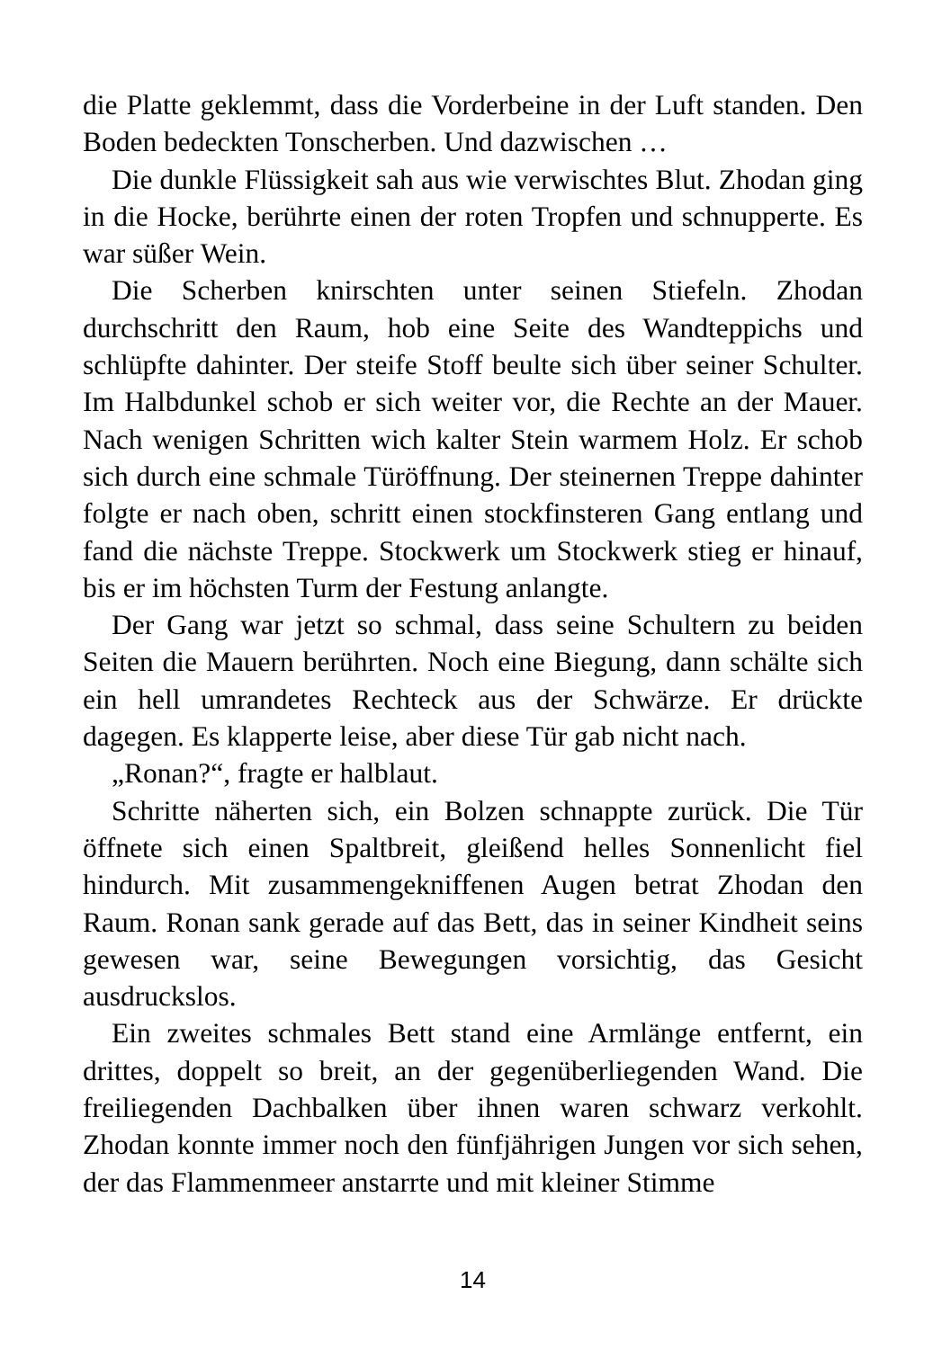die Platte geklemmt, dass die Vorderbeine in der Luft standen. Den Boden bedeckten Tonscherben. Und dazwischen …
Die dunkle Flüssigkeit sah aus wie verwischtes Blut. Zhodan ging in die Hocke, berührte einen der roten Tropfen und schnupperte. Es war süßer Wein.
Die Scherben knirschten unter seinen Stiefeln. Zhodan durchschritt den Raum, hob eine Seite des Wandteppichs und schlüpfte dahinter. Der steife Stoff beulte sich über seiner Schulter. Im Halbdunkel schob er sich weiter vor, die Rechte an der Mauer. Nach wenigen Schritten wich kalter Stein warmem Holz. Er schob sich durch eine schmale Türöffnung. Der steinernen Treppe dahinter folgte er nach oben, schritt einen stockfinsteren Gang entlang und fand die nächste Treppe. Stockwerk um Stockwerk stieg er hinauf, bis er im höchsten Turm der Festung anlangte.
Der Gang war jetzt so schmal, dass seine Schultern zu beiden Seiten die Mauern berührten. Noch eine Biegung, dann schälte sich ein hell umrandetes Rechteck aus der Schwärze. Er drückte dagegen. Es klapperte leise, aber diese Tür gab nicht nach.
„Ronan?“, fragte er halblaut.
Schritte näherten sich, ein Bolzen schnappte zurück. Die Tür öffnete sich einen Spaltbreit, gleißend helles Sonnenlicht fiel hindurch. Mit zusammengekniffenen Augen betrat Zhodan den Raum. Ronan sank gerade auf das Bett, das in seiner Kindheit seins gewesen war, seine Bewegungen vorsichtig, das Gesicht ausdruckslos.
Ein zweites schmales Bett stand eine Armlänge entfernt, ein drittes, doppelt so breit, an der gegenüberliegenden Wand. Die freiliegenden Dachbalken über ihnen waren schwarz verkohlt. Zhodan konnte immer noch den fünfjährigen Jungen vor sich sehen, der das Flammenmeer anstarrte und mit kleiner Stimme
14